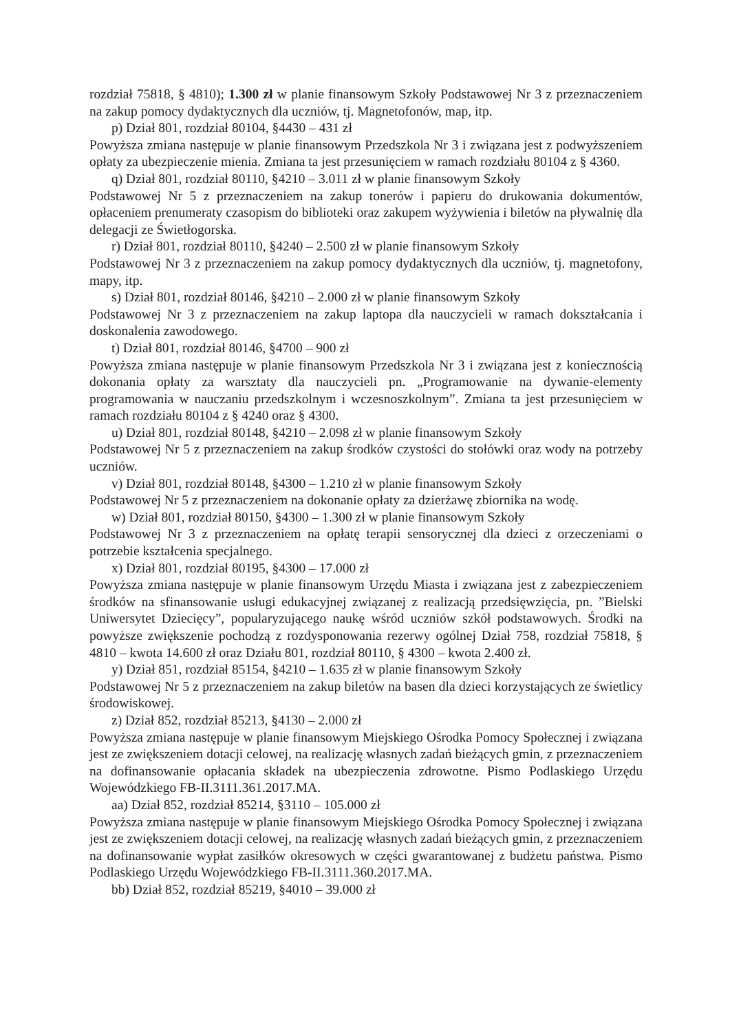rozdział 75818, § 4810); 1.300 zł w planie finansowym Szkoły Podstawowej Nr 3 z przeznaczeniem na zakup pomocy dydaktycznych dla uczniów, tj. Magnetofonów, map, itp.
p) Dział 801, rozdział 80104, §4430 – 431 zł
Powyższa zmiana następuje w planie finansowym Przedszkola Nr 3 i związana jest z podwyższeniem opłaty za ubezpieczenie mienia. Zmiana ta jest przesunięciem w ramach rozdziału 80104 z § 4360.
q) Dział 801, rozdział 80110, §4210 – 3.011 zł w planie finansowym Szkoły
Podstawowej Nr 5 z przeznaczeniem na zakup tonerów i papieru do drukowania dokumentów, opłaceniem prenumeraty czasopism do biblioteki oraz zakupem wyżywienia i biletów na pływalnię dla delegacji ze Świetłogorska.
r) Dział 801, rozdział 80110, §4240 – 2.500 zł w planie finansowym Szkoły
Podstawowej Nr 3 z przeznaczeniem na zakup pomocy dydaktycznych dla uczniów, tj. magnetofony, mapy, itp.
s) Dział 801, rozdział 80146, §4210 – 2.000 zł w planie finansowym Szkoły
Podstawowej Nr 3 z przeznaczeniem na zakup laptopa dla nauczycieli w ramach dokształcania i doskonalenia zawodowego.
t) Dział 801, rozdział 80146, §4700 – 900 zł
Powyższa zmiana następuje w planie finansowym Przedszkola Nr 3 i związana jest z koniecznością dokonania opłaty za warsztaty dla nauczycieli pn. „Programowanie na dywanie-elementy programowania w nauczaniu przedszkolnym i wczesnoszkolnym”. Zmiana ta jest przesunięciem w ramach rozdziału 80104 z § 4240 oraz § 4300.
u) Dział 801, rozdział 80148, §4210 – 2.098 zł w planie finansowym Szkoły
Podstawowej Nr 5 z przeznaczeniem na zakup środków czystości do stołówki oraz wody na potrzeby uczniów.
v) Dział 801, rozdział 80148, §4300 – 1.210 zł w planie finansowym Szkoły
Podstawowej Nr 5 z przeznaczeniem na dokonanie opłaty za dzierżawę zbiornika na wodę.
w) Dział 801, rozdział 80150, §4300 – 1.300 zł w planie finansowym Szkoły
Podstawowej Nr 3 z przeznaczeniem na opłatę terapii sensorycznej dla dzieci z orzeczeniami o potrzebie kształcenia specjalnego.
x) Dział 801, rozdział 80195, §4300 – 17.000 zł
Powyższa zmiana następuje w planie finansowym Urzędu Miasta i związana jest z zabezpieczeniem środków na sfinansowanie usługi edukacyjnej związanej z realizacją przedsięwzięcia, pn. ”Bielski Uniwersytet Dziecięcy”, popularyzującego naukę wśród uczniów szkół podstawowych. Środki na powyższe zwiększenie pochodzą z rozdysponowania rezerwy ogólnej Dział 758, rozdział 75818, § 4810 – kwota 14.600 zł oraz Działu 801, rozdział 80110, § 4300 – kwota 2.400 zł.
y) Dział 851, rozdział 85154, §4210 – 1.635 zł w planie finansowym Szkoły
Podstawowej Nr 5 z przeznaczeniem na zakup biletów na basen dla dzieci korzystających ze świetlicy środowiskowej.
z) Dział 852, rozdział 85213, §4130 – 2.000 zł
Powyższa zmiana następuje w planie finansowym Miejskiego Ośrodka Pomocy Społecznej i związana jest ze zwiększeniem dotacji celowej, na realizację własnych zadań bieżących gmin, z przeznaczeniem na dofinansowanie opłacania składek na ubezpieczenia zdrowotne. Pismo Podlaskiego Urzędu Wojewódzkiego FB-II.3111.361.2017.MA.
aa) Dział 852, rozdział 85214, §3110 – 105.000 zł
Powyższa zmiana następuje w planie finansowym Miejskiego Ośrodka Pomocy Społecznej i związana jest ze zwiększeniem dotacji celowej, na realizację własnych zadań bieżących gmin, z przeznaczeniem na dofinansowanie wypłat zasiłków okresowych w części gwarantowanej z budżetu państwa. Pismo Podlaskiego Urzędu Wojewódzkiego FB-II.3111.360.2017.MA.
bb) Dział 852, rozdział 85219, §4010 – 39.000 zł